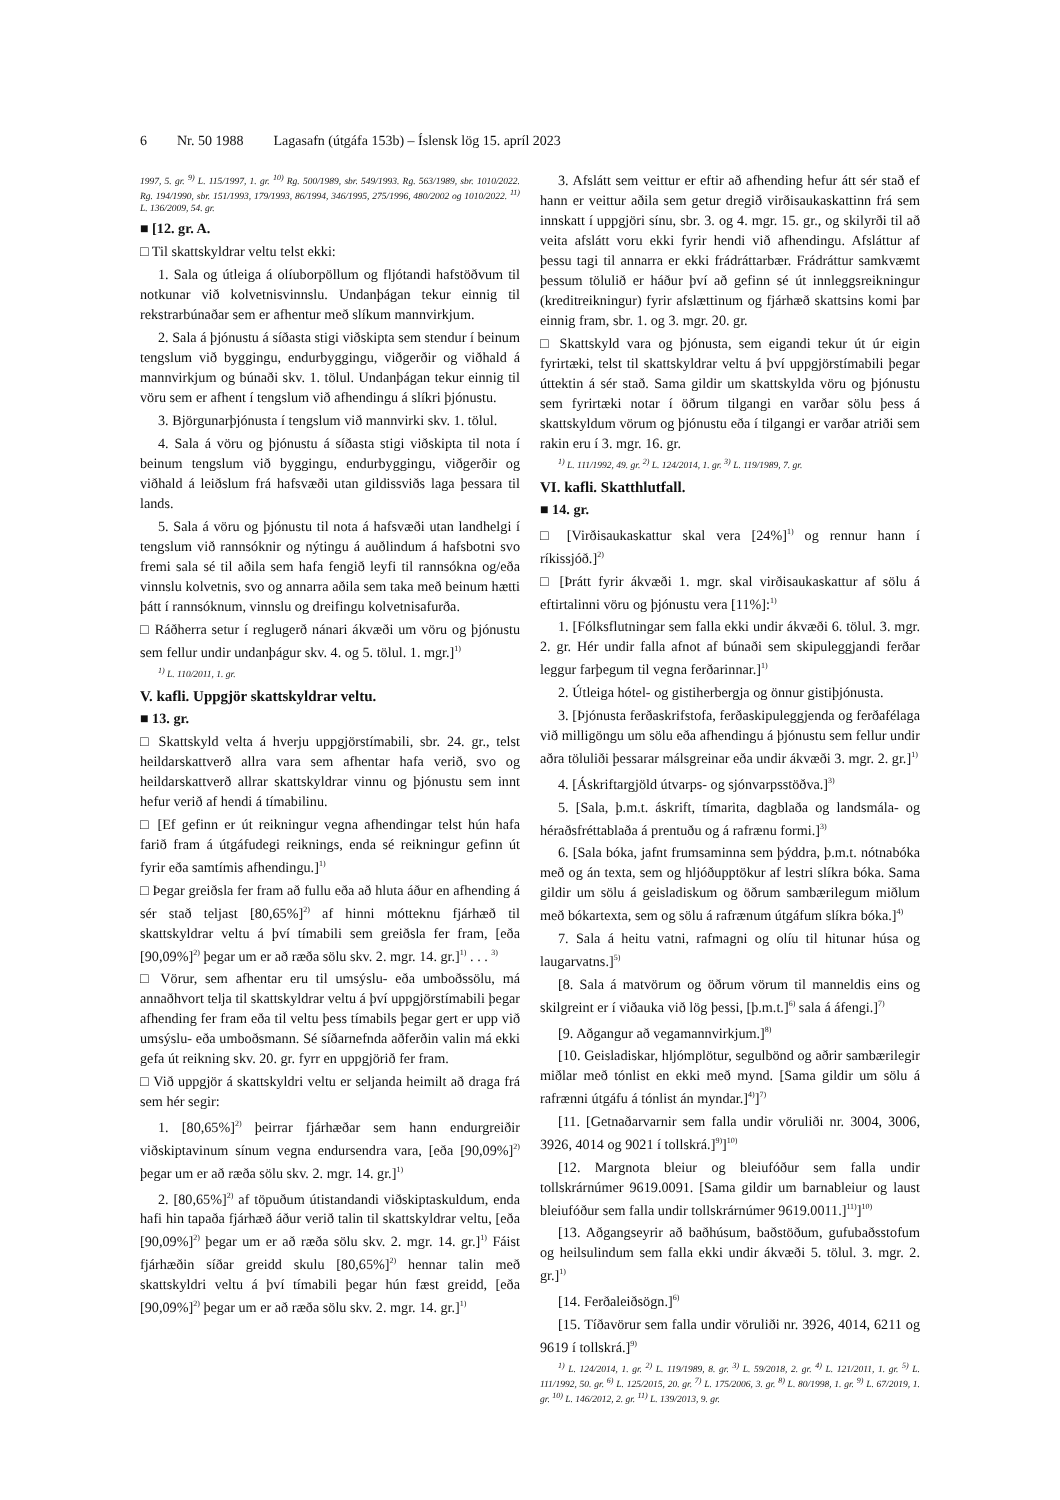6 Nr. 50 1988 Lagasafn (útgáfa 153b) – Íslensk lög 15. apríl 2023
1997, 5. gr. <sup>9)</sup> L. 115/1997, 1. gr. <sup>10)</sup> Rg. 500/1989, sbr. 549/1993. Rg. 563/1989, sbr. 1010/2022. Rg. 194/1990, sbr. 151/1993, 179/1993, 86/1994, 346/1995, 275/1996, 480/2002 og 1010/2022. <sup>11)</sup> L. 136/2009, 54. gr.
■ [12. gr. A.
□ Til skattskyldrar veltu telst ekki:
1. Sala og útleiga á olíuborpöllum og fljótandi hafstöðvum til notkunar við kolvetnisvinnslu. Undanþágan tekur einnig til rekstrarbúnaðar sem er afhentur með slíkum mannvirkjum.
2. Sala á þjónustu á síðasta stigi viðskipta sem stendur í beinum tengslum við byggingu, endurbyggingu, viðgerðir og viðhald á mannvirkjum og búnaði skv. 1. tölul. Undanþágan tekur einnig til vöru sem er afhent í tengslum við afhendingu á slíkri þjónustu.
3. Björgunarþjónusta í tengslum við mannvirki skv. 1. tölul.
4. Sala á vöru og þjónustu á síðasta stigi viðskipta til nota í beinum tengslum við byggingu, endurbyggingu, viðgerðir og viðhald á leiðslum frá hafsvæði utan gildissviðs laga þessara til lands.
5. Sala á vöru og þjónustu til nota á hafsvæði utan landhelgi í tengslum við rannsóknir og nýtingu á auðlindum á hafsbotni svo fremi sala sé til aðila sem hafa fengið leyfi til rannsókna og/eða vinnslu kolvetnis, svo og annarra aðila sem taka með beinum hætti þátt í rannsóknum, vinnslu og dreifingu kolvetnisafurða.
□ Ráðherra setur í reglugerð nánari ákvæði um vöru og þjónustu sem fellur undir undanþágur skv. 4. og 5. tölul. 1. mgr.]<sup>1)</sup>
<sup>1)</sup> L. 110/2011, 1. gr.
V. kafli. Uppgjör skattskyldrar veltu.
■ 13. gr.
□ Skattskyld velta á hverju uppgjörstímabili, sbr. 24. gr., telst heildarskattverð allra vara sem afhentar hafa verið, svo og heildarskattverð allrar skattskyldrar vinnu og þjónustu sem innt hefur verið af hendi á tímabilinu.
□ [Ef gefinn er út reikningur vegna afhendingar telst hún hafa farið fram á útgáfudegi reiknings, enda sé reikningur gefinn út fyrir eða samtímis afhendingu.]<sup>1)</sup>
□ Þegar greiðsla fer fram að fullu eða að hluta áður en afhending á sér stað teljast [80,65%]<sup>2)</sup> af hinni mótteknu fjárhæð til skattskyldrar veltu á því tímabili sem greiðsla fer fram, [eða [90,09%]<sup>2)</sup> þegar um er að ræða sölu skv. 2. mgr. 14. gr.]<sup>1)</sup> . . . <sup>3)</sup>
□ Vörur, sem afhentar eru til umsýslu- eða umboðssölu, má annaðhvort telja til skattskyldrar veltu á því uppgjörstímabili þegar afhending fer fram eða til veltu þess tímabils þegar gert er upp við umsýslu- eða umboðsmann. Sé síðarnefnda aðferðin valin má ekki gefa út reikning skv. 20. gr. fyrr en uppgjörið fer fram.
□ Við uppgjör á skattskyldri veltu er seljanda heimilt að draga frá sem hér segir:
1. [80,65%]<sup>2)</sup> þeirrar fjárhæðar sem hann endurgreiðir viðskiptavinum sínum vegna endursendra vara, [eða [90,09%]<sup>2)</sup> þegar um er að ræða sölu skv. 2. mgr. 14. gr.]<sup>1)</sup>
2. [80,65%]<sup>2)</sup> af töpuðum útistandandi viðskiptaskuldum, enda hafi hin tapaða fjárhæð áður verið talin til skattskyldrar veltu, [eða [90,09%]<sup>2)</sup> þegar um er að ræða sölu skv. 2. mgr. 14. gr.]<sup>1)</sup> Fáist fjárhæðin síðar greidd skulu [80,65%]<sup>2)</sup> hennar talin með skattskyldri veltu á því tímabili þegar hún fæst greidd, [eða [90,09%]<sup>2)</sup> þegar um er að ræða sölu skv. 2. mgr. 14. gr.]<sup>1)</sup>
3. Afslátt sem veittur er eftir að afhending hefur átt sér stað ef hann er veittur aðila sem getur dregið virðisaukaskattinn frá sem innskatt í uppgjöri sínu, sbr. 3. og 4. mgr. 15. gr., og skilyrði til að veita afslátt voru ekki fyrir hendi við afhendingu. Afsláttur af þessu tagi til annarra er ekki frádráttarbær. Frádráttur samkvæmt þessum tölulið er háður því að gefinn sé út innleggsreikningur (kreditreikningur) fyrir afslættinum og fjárhæð skattsins komi þar einnig fram, sbr. 1. og 3. mgr. 20. gr.
□ Skattskyld vara og þjónusta, sem eigandi tekur út úr eigin fyrirtæki, telst til skattskyldrar veltu á því uppgjörstímabili þegar úttektin á sér stað. Sama gildir um skattskylda vöru og þjónustu sem fyrirtæki notar í öðrum tilgangi en varðar sölu þess á skattskyldum vörum og þjónustu eða í tilgangi er varðar atriði sem rakin eru í 3. mgr. 16. gr.
<sup>1)</sup> L. 111/1992, 49. gr. <sup>2)</sup> L. 124/2014, 1. gr. <sup>3)</sup> L. 119/1989, 7. gr.
VI. kafli. Skatthlutfall.
■ 14. gr.
□ [Virðisaukaskattur skal vera [24%]<sup>1)</sup> og rennur hann í ríkissjóð.]<sup>2)</sup>
□ [Þrátt fyrir ákvæði 1. mgr. skal virðisaukaskattur af sölu á eftirtalinni vöru og þjónustu vera [11%]:<sup>1)</sup>
1. [Fólksflutningar sem falla ekki undir ákvæði 6. tölul. 3. mgr. 2. gr. Hér undir falla afnot af búnaði sem skipuleggjandi ferðar leggur farþegum til vegna ferðarinnar.]<sup>1)</sup>
2. Útleiga hótel- og gistiherbergja og önnur gistiþjónusta.
3. [Þjónusta ferðaskrifstofa, ferðaskipuleggjenda og ferðafélaga við milligöngu um sölu eða afhendingu á þjónustu sem fellur undir aðra töluliði þessarar málsgreinar eða undir ákvæði 3. mgr. 2. gr.]<sup>1)</sup>
4. [Áskriftargjöld útvarps- og sjónvarpsstöðva.]<sup>3)</sup>
5. [Sala, þ.m.t. áskrift, tímarita, dagblaða og landsmála- og héraðsfréttablaða á prentuðu og á rafrænu formi.]<sup>3)</sup>
6. [Sala bóka, jafnt frumsaminna sem þýddra, þ.m.t. nótnabóka með og án texta, sem og hljóðupptökur af lestri slíkra bóka. Sama gildir um sölu á geisladiskum og öðrum sambærilegum miðlum með bókartexta, sem og sölu á rafrænum útgáfum slíkra bóka.]<sup>4)</sup>
7. Sala á heitu vatni, rafmagni og olíu til hitunar húsa og laugarvatns.]<sup>5)</sup>
[8. Sala á matvörum og öðrum vörum til manneldis eins og skilgreint er í viðauka við lög þessi, [þ.m.t.]<sup>6)</sup> sala á áfengi.]<sup>7)</sup>
[9. Aðgangur að vegamannvirkjum.]<sup>8)</sup>
[10. Geisladiskar, hljómplötur, segulbönd og aðrir sambærilegir miðlar með tónlist en ekki með mynd. [Sama gildir um sölu á rafrænni útgáfu á tónlist án myndar.]<sup>4)</sup>]<sup>7)</sup>
[11. [Getnaðarvarnir sem falla undir vöruliði nr. 3004, 3006, 3926, 4014 og 9021 í tollskrá.]<sup>9)</sup>]<sup>10)</sup>
[12. Margnota bleiur og bleiufóður sem falla undir tollskrárnúmer 9619.0091. [Sama gildir um barnableiur og laust bleiufóður sem falla undir tollskrárnúmer 9619.0011.]<sup>11)</sup>]<sup>10)</sup>
[13. Aðgangseyrir að baðhúsum, baðstöðum, gufubaðsstofum og heilsulindum sem falla ekki undir ákvæði 5. tölul. 3. mgr. 2. gr.]<sup>1)</sup>
[14. Ferðaleiðsögn.]<sup>6)</sup>
[15. Tíðavörur sem falla undir vöruliði nr. 3926, 4014, 6211 og 9619 í tollskrá.]<sup>9)</sup>
<sup>1)</sup> L. 124/2014, 1. gr. <sup>2)</sup> L. 119/1989, 8. gr. <sup>3)</sup> L. 59/2018, 2. gr. <sup>4)</sup> L. 121/2011, 1. gr. <sup>5)</sup> L. 111/1992, 50. gr. <sup>6)</sup> L. 125/2015, 20. gr. <sup>7)</sup> L. 175/2006, 3. gr. <sup>8)</sup> L. 80/1998, 1. gr. <sup>9)</sup> L. 67/2019, 1. gr. <sup>10)</sup> L. 146/2012, 2. gr. <sup>11)</sup> L. 139/2013, 9. gr.